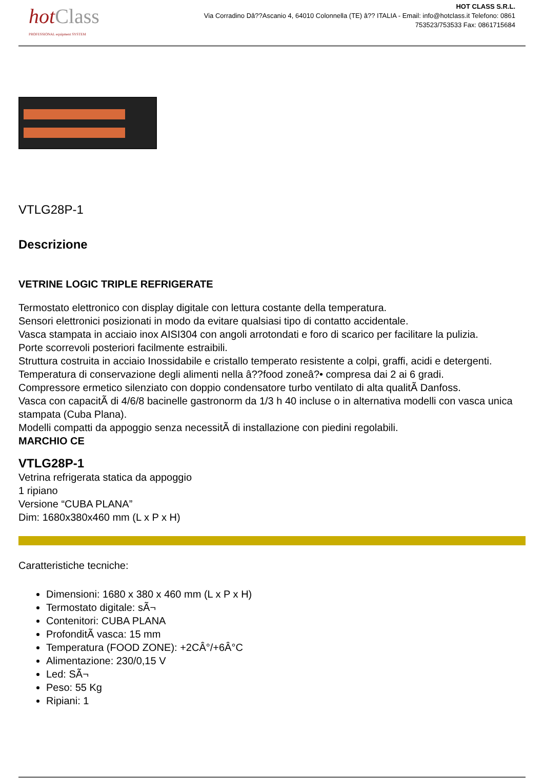hot Class
PROFESSIONAL equipment SYSTEM
HOT CLASS S.R.L.
Via Corradino Dâ??Ascanio 4, 64010 Colonnella (TE) â?? ITALIA - Email: info@hotclass.it Telefono: 0861
753523/753533 Fax: 0861715684
VTLG28P-1
Descrizione
VETRINE LOGIC TRIPLE REFRIGERATE
Termostato elettronico con display digitale con lettura costante della temperatura.
Sensori elettronici posizionati in modo da evitare qualsiasi tipo di contatto accidentale.
Vasca stampata in acciaio inox AISI304 con angoli arrotondati e foro di scarico per facilitare la pulizia.
Porte scorrevoli posteriori facilmente estraibili.
Struttura costruita in acciaio Inossidabile e cristallo temperato resistente a colpi, graffi, acidi e detergenti.
Temperatura di conservazione degli alimenti nella â??food zoneâ?• compresa dai 2 ai 6 gradi.
Compressore ermetico silenziato con doppio condensatore turbo ventilato di alta qualitÃ Danfoss.
Vasca con capacitÃ di 4/6/8 bacinelle gastronorm da 1/3 h 40 incluse o in alternativa modelli con vasca unica stampata (Cuba Plana).
Modelli compatti da appoggio senza necessitÃ di installazione con piedini regolabili.
MARCHIO CE
VTLG28P-1
Vetrina refrigerata statica da appoggio
1 ripiano
Versione “CUBA PLANA”
Dim: 1680x380x460 mm (L x P x H)
Caratteristiche tecniche:
Dimensioni: 1680 x 380 x 460 mm (L x P x H)
Termostato digitale: sÃ¬
Contenitori: CUBA PLANA
ProfonditÃ vasca: 15 mm
Temperatura (FOOD ZONE): +2CÂ°/+6Â°C
Alimentazione: 230/0,15 V
Led: SÃ¬
Peso: 55 Kg
Ripiani: 1